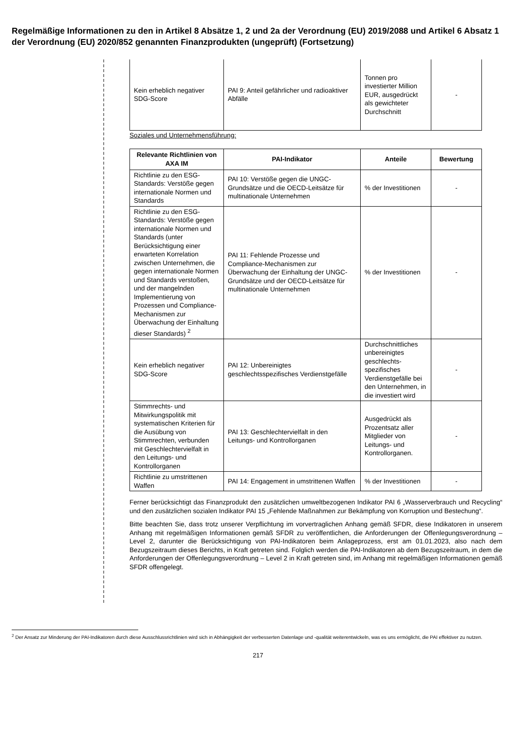Regelmäßige Informationen zu den in Artikel 8 Absätze 1, 2 und 2a der Verordnung (EU) 2019/2088 und Artikel 6 Absatz 1 der Verordnung (EU) 2020/852 genannten Finanzprodukten (ungeprüft) (Fortsetzung)
| Kein erheblich negativer SDG-Score | PAI 9: Anteil gefährlicher und radioaktiver Abfälle | Tonnen pro investierter Million EUR, ausgedrückt als gewichteter Durchschnitt | - |
Soziales und Unternehmensführung:
| Relevante Richtlinien von AXA IM | PAI-Indikator | Anteile | Bewertung |
| --- | --- | --- | --- |
| Richtlinie zu den ESG-Standards: Verstöße gegen internationale Normen und Standards | PAI 10: Verstöße gegen die UNGC-Grundsätze und die OECD-Leitsätze für multinationale Unternehmen | % der Investitionen | - |
| Richtlinie zu den ESG-Standards: Verstöße gegen internationale Normen und Standards (unter Berücksichtigung einer erwarteten Korrelation zwischen Unternehmen, die gegen internationale Normen und Standards verstoßen, und der mangelnden Implementierung von Prozessen und Compliance-Mechanismen zur Überwachung der Einhaltung dieser Standards) <sup>2</sup> | PAI 11: Fehlende Prozesse und Compliance-Mechanismen zur Überwachung der Einhaltung der UNGC-Grundsätze und der OECD-Leitsätze für multinationale Unternehmen | % der Investitionen | - |
| Kein erheblich negativer SDG-Score | PAI 12: Unbereinigtes geschlechtsspezifisches Verdienstgefälle | Durchschnittliches unbereinigtes geschlechts-spezifisches Verdienstgefälle bei den Unternehmen, in die investiert wird | - |
| Stimmrechts- und Mitwirkungspolitik mit systematischen Kriterien für die Ausübung von Stimmrechten, verbunden mit Geschlechtervielfalt in den Leitungs- und Kontrollorganen | PAI 13: Geschlechtervielfalt in den Leitungs- und Kontrollorganen | Ausgedrückt als Prozentsatz aller Mitglieder von Leitungs- und Kontrollorganen. | - |
| Richtlinie zu umstrittenen Waffen | PAI 14: Engagement in umstrittenen Waffen | % der Investitionen | - |
Ferner berücksichtigt das Finanzprodukt den zusätzlichen umweltbezogenen Indikator PAI 6 „Wasserverbrauch und Recycling“ und den zusätzlichen sozialen Indikator PAI 15 „Fehlende Maßnahmen zur Bekämpfung von Korruption und Bestechung“.
Bitte beachten Sie, dass trotz unserer Verpflichtung im vorvertraglichen Anhang gemäß SFDR, diese Indikatoren in unserem Anhang mit regelmäßigen Informationen gemäß SFDR zu veröffentlichen, die Anforderungen der Offenlegungsverordnung – Level 2, darunter die Berücksichtigung von PAI-Indikatoren beim Anlageprozess, erst am 01.01.2023, also nach dem Bezugszeitraum dieses Berichts, in Kraft getreten sind. Folglich werden die PAI-Indikatoren ab dem Bezugszeitraum, in dem die Anforderungen der Offenlegungsverordnung – Level 2 in Kraft getreten sind, im Anhang mit regelmäßigen Informationen gemäß SFDR offengelegt.
<sup>2</sup> Der Ansatz zur Minderung der PAI-Indikatoren durch diese Ausschlussrichtlinien wird sich in Abhängigkeit der verbesserten Datenlage und -qualität weiterentwickeln, was es uns ermöglicht, die PAI effektiver zu nutzen.
217